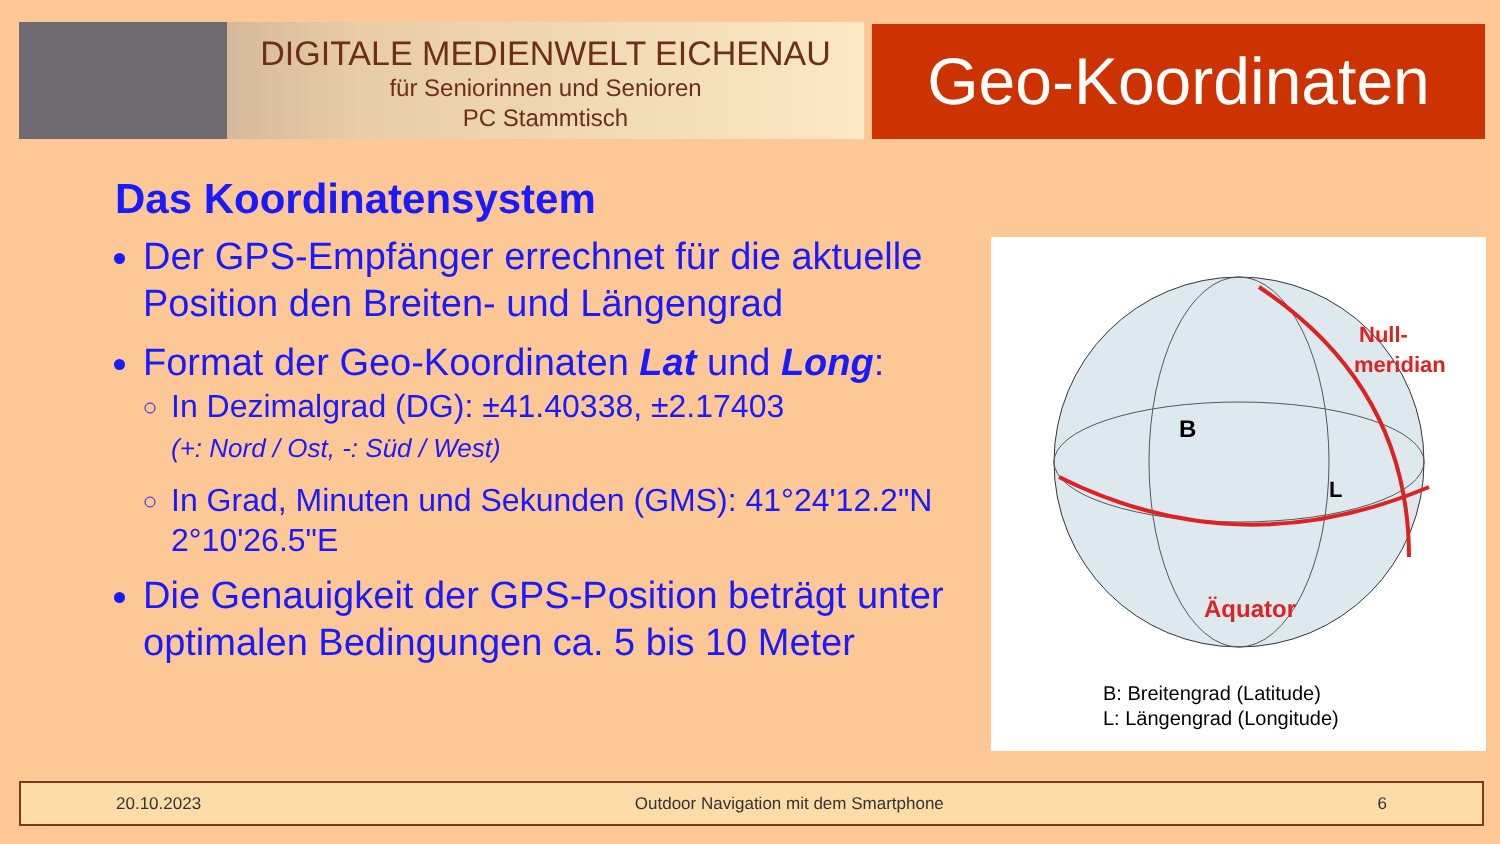DIGITALE MEDIENWELT EICHENAU
für Seniorinnen und Senioren
PC Stammtisch
Geo-Koordinaten
Das Koordinatensystem
Der GPS-Empfänger errechnet für die aktuelle Position den Breiten- und Längengrad
Format der Geo-Koordinaten Lat und Long:
In Dezimalgrad (DG): ±41.40338, ±2.17403
(+: Nord / Ost, -: Süd / West)
In Grad, Minuten und Sekunden (GMS): 41°24'12.2"N 2°10'26.5"E
Die Genauigkeit der GPS-Position beträgt unter optimalen Bedingungen ca. 5 bis 10 Meter
B
L
Äquator
Null-
meridian
B: Breitengrad (Latitude)
L: Längengrad (Longitude)
20.10.2023 Outdoor Navigation mit dem Smartphone 6